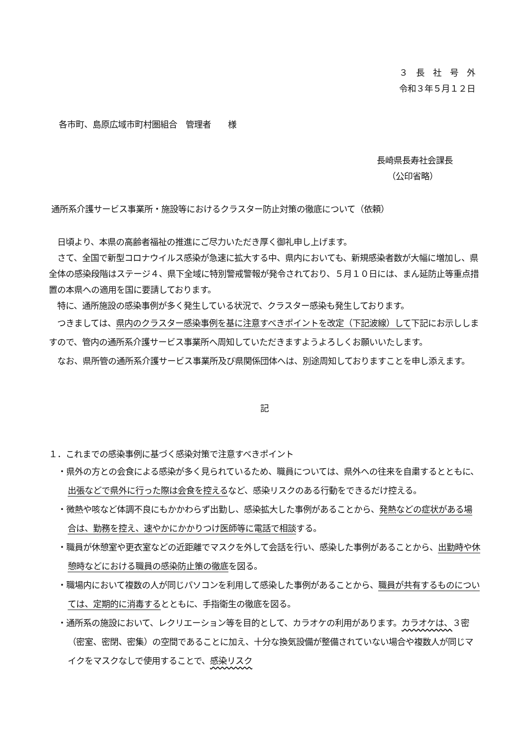３　長　社　号　外
令和３年５月１２日
各市町、島原広域市町村圏組合　管理者　　様
長崎県長寿社会課長
（公印省略）
通所系介護サービス事業所・施設等におけるクラスター防止対策の徹底について（依頼）
　日頃より、本県の高齢者福祉の推進にご尽力いただき厚く御礼申し上げます。
　さて、全国で新型コロナウイルス感染が急速に拡大する中、県内においても、新規感染者数が大幅に増加し、県全体の感染段階はステージ４、県下全域に特別警戒警報が発令されており、５月１０日には、まん延防止等重点措置の本県への適用を国に要請しております。
　特に、通所施設の感染事例が多く発生している状況で、クラスター感染も発生しております。
　つきましては、県内のクラスター感染事例を基に注意すべきポイントを改定（下記波線）して下記にお示ししますので、管内の通所系介護サービス事業所へ周知していただきますようよろしくお願いいたします。
　なお、県所管の通所系介護サービス事業所及び県関係団体へは、別途周知しておりますことを申し添えます。
記
１．これまでの感染事例に基づく感染対策で注意すべきポイント
・県外の方との会食による感染が多く見られているため、職員については、県外への往来を自粛するとともに、出張などで県外に行った際は会食を控えるなど、感染リスクのある行動をできるだけ控える。
・微熱や咳など体調不良にもかかわらず出勤し、感染拡大した事例があることから、発熱などの症状がある場合は、勤務を控え、速やかにかかりつけ医師等に電話で相談する。
・職員が休憩室や更衣室などの近距離でマスクを外して会話を行い、感染した事例があることから、出勤時や休憩時などにおける職員の感染防止策の徹底を図る。
・職場内において複数の人が同じパソコンを利用して感染した事例があることから、職員が共有するものについては、定期的に消毒するとともに、手指衛生の徹底を図る。
・通所系の施設において、レクリエーション等を目的として、カラオケの利用があります。カラオケは、３密（密室、密閉、密集）の空間であることに加え、十分な換気設備が整備されていない場合や複数人が同じマイクをマスクなしで使用することで、感染リスク